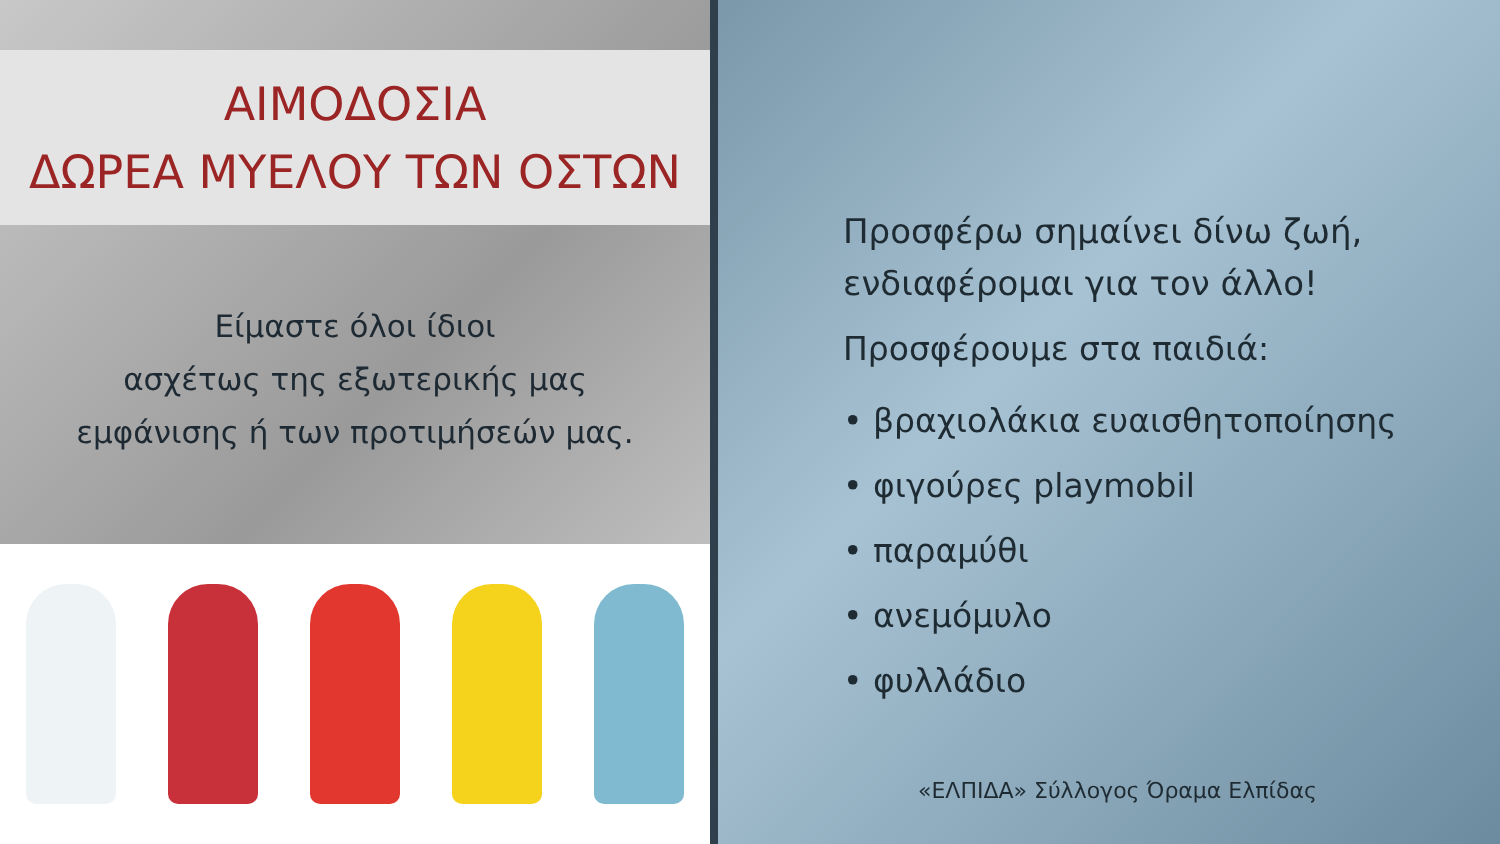ΑΙΜΟΔΟΣΙΑ
ΔΩΡΕΑ ΜΥΕΛΟΥ ΤΩΝ ΟΣΤΩΝ
Είμαστε όλοι ίδιοι
ασχέτως της εξωτερικής μας
εμφάνισης ή των προτιμήσεών μας.
Προσφέρω σημαίνει δίνω ζωή,
ενδιαφέρομαι για τον άλλο!
Προσφέρουμε στα παιδιά:
• βραχιολάκια ευαισθητοποίησης
• φιγούρες playmobil
• παραμύθι
• ανεμόμυλο
• φυλλάδιο
«ΕΛΠΙΔΑ» Σύλλογος Όραμα Ελπίδας